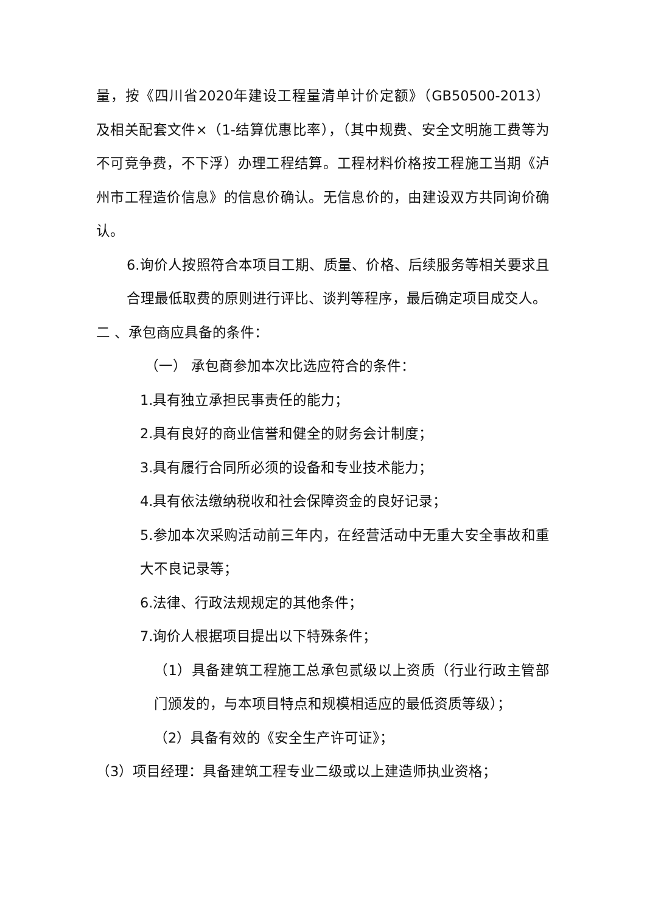量，按《四川省2020年建设工程量清单计价定额》（GB50500-2013）及相关配套文件×（1-结算优惠比率），（其中规费、安全文明施工费等为不可竞争费，不下浮）办理工程结算。工程材料价格按工程施工当期《泸州市工程造价信息》的信息价确认。无信息价的，由建设双方共同询价确认。
6.询价人按照符合本项目工期、质量、价格、后续服务等相关要求且合理最低取费的原则进行评比、谈判等程序，最后确定项目成交人。
二 、承包商应具备的条件：
（一） 承包商参加本次比选应符合的条件：
1.具有独立承担民事责任的能力；
2.具有良好的商业信誉和健全的财务会计制度；
3.具有履行合同所必须的设备和专业技术能力；
4.具有依法缴纳税收和社会保障资金的良好记录；
5.参加本次采购活动前三年内，在经营活动中无重大安全事故和重大不良记录等；
6.法律、行政法规规定的其他条件；
7.询价人根据项目提出以下特殊条件；
（1）具备建筑工程施工总承包贰级以上资质（行业行政主管部门颁发的，与本项目特点和规模相适应的最低资质等级）；
（2）具备有效的《安全生产许可证》；
（3）项目经理：具备建筑工程专业二级或以上建造师执业资格；